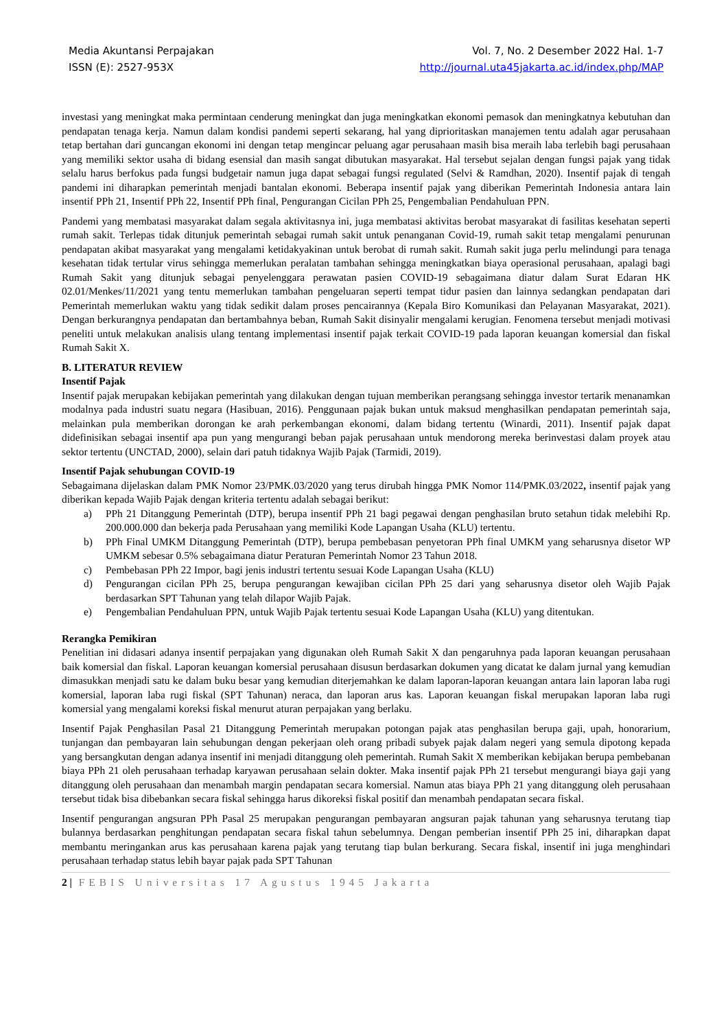Media Akuntansi Perpajakan
ISSN (E): 2527-953X
Vol. 7, No. 2 Desember 2022 Hal. 1-7
http://journal.uta45jakarta.ac.id/index.php/MAP
investasi yang meningkat maka permintaan cenderung meningkat dan juga meningkatkan ekonomi pemasok dan meningkatnya kebutuhan dan pendapatan tenaga kerja. Namun dalam kondisi pandemi seperti sekarang, hal yang diprioritaskan manajemen tentu adalah agar perusahaan tetap bertahan dari guncangan ekonomi ini dengan tetap mengincar peluang agar perusahaan masih bisa meraih laba terlebih bagi perusahaan yang memiliki sektor usaha di bidang esensial dan masih sangat dibutukan masyarakat. Hal tersebut sejalan dengan fungsi pajak yang tidak selalu harus berfokus pada fungsi budgetair namun juga dapat sebagai fungsi regulated (Selvi & Ramdhan, 2020). Insentif pajak di tengah pandemi ini diharapkan pemerintah menjadi bantalan ekonomi. Beberapa insentif pajak yang diberikan Pemerintah Indonesia antara lain insentif PPh 21, Insentif PPh 22, Insentif PPh final, Pengurangan Cicilan PPh 25, Pengembalian Pendahuluan PPN.
Pandemi yang membatasi masyarakat dalam segala aktivitasnya ini, juga membatasi aktivitas berobat masyarakat di fasilitas kesehatan seperti rumah sakit. Terlepas tidak ditunjuk pemerintah sebagai rumah sakit untuk penanganan Covid-19, rumah sakit tetap mengalami penurunan pendapatan akibat masyarakat yang mengalami ketidakyakinan untuk berobat di rumah sakit. Rumah sakit juga perlu melindungi para tenaga kesehatan tidak tertular virus sehingga memerlukan peralatan tambahan sehingga meningkatkan biaya operasional perusahaan, apalagi bagi Rumah Sakit yang ditunjuk sebagai penyelenggara perawatan pasien COVID-19 sebagaimana diatur dalam Surat Edaran HK 02.01/Menkes/11/2021 yang tentu memerlukan tambahan pengeluaran seperti tempat tidur pasien dan lainnya sedangkan pendapatan dari Pemerintah memerlukan waktu yang tidak sedikit dalam proses pencairannya (Kepala Biro Komunikasi dan Pelayanan Masyarakat, 2021). Dengan berkurangnya pendapatan dan bertambahnya beban, Rumah Sakit disinyalir mengalami kerugian. Fenomena tersebut menjadi motivasi peneliti untuk melakukan analisis ulang tentang implementasi insentif pajak terkait COVID-19 pada laporan keuangan komersial dan fiskal Rumah Sakit X.
B. LITERATUR REVIEW
Insentif Pajak
Insentif pajak merupakan kebijakan pemerintah yang dilakukan dengan tujuan memberikan perangsang sehingga investor tertarik menanamkan modalnya pada industri suatu negara (Hasibuan, 2016). Penggunaan pajak bukan untuk maksud menghasilkan pendapatan pemerintah saja, melainkan pula memberikan dorongan ke arah perkembangan ekonomi, dalam bidang tertentu (Winardi, 2011). Insentif pajak dapat didefinisikan sebagai insentif apa pun yang mengurangi beban pajak perusahaan untuk mendorong mereka berinvestasi dalam proyek atau sektor tertentu (UNCTAD, 2000), selain dari patuh tidaknya Wajib Pajak (Tarmidi, 2019).
Insentif Pajak sehubungan COVID-19
Sebagaimana dijelaskan dalam PMK Nomor 23/PMK.03/2020 yang terus dirubah hingga PMK Nomor 114/PMK.03/2022, insentif pajak yang diberikan kepada Wajib Pajak dengan kriteria tertentu adalah sebagai berikut:
a) PPh 21 Ditanggung Pemerintah (DTP), berupa insentif PPh 21 bagi pegawai dengan penghasilan bruto setahun tidak melebihi Rp. 200.000.000 dan bekerja pada Perusahaan yang memiliki Kode Lapangan Usaha (KLU) tertentu.
b) PPh Final UMKM Ditanggung Pemerintah (DTP), berupa pembebasan penyetoran PPh final UMKM yang seharusnya disetor WP UMKM sebesar 0.5% sebagaimana diatur Peraturan Pemerintah Nomor 23 Tahun 2018.
c) Pembebasan PPh 22 Impor, bagi jenis industri tertentu sesuai Kode Lapangan Usaha (KLU)
d) Pengurangan cicilan PPh 25, berupa pengurangan kewajiban cicilan PPh 25 dari yang seharusnya disetor oleh Wajib Pajak berdasarkan SPT Tahunan yang telah dilapor Wajib Pajak.
e) Pengembalian Pendahuluan PPN, untuk Wajib Pajak tertentu sesuai Kode Lapangan Usaha (KLU) yang ditentukan.
Rerangka Pemikiran
Penelitian ini didasari adanya insentif perpajakan yang digunakan oleh Rumah Sakit X dan pengaruhnya pada laporan keuangan perusahaan baik komersial dan fiskal. Laporan keuangan komersial perusahaan disusun berdasarkan dokumen yang dicatat ke dalam jurnal yang kemudian dimasukkan menjadi satu ke dalam buku besar yang kemudian diterjemahkan ke dalam laporan-laporan keuangan antara lain laporan laba rugi komersial, laporan laba rugi fiskal (SPT Tahunan) neraca, dan laporan arus kas. Laporan keuangan fiskal merupakan laporan laba rugi komersial yang mengalami koreksi fiskal menurut aturan perpajakan yang berlaku.
Insentif Pajak Penghasilan Pasal 21 Ditanggung Pemerintah merupakan potongan pajak atas penghasilan berupa gaji, upah, honorarium, tunjangan dan pembayaran lain sehubungan dengan pekerjaan oleh orang pribadi subyek pajak dalam negeri yang semula dipotong kepada yang bersangkutan dengan adanya insentif ini menjadi ditanggung oleh pemerintah. Rumah Sakit X memberikan kebijakan berupa pembebanan biaya PPh 21 oleh perusahaan terhadap karyawan perusahaan selain dokter. Maka insentif pajak PPh 21 tersebut mengurangi biaya gaji yang ditanggung oleh perusahaan dan menambah margin pendapatan secara komersial. Namun atas biaya PPh 21 yang ditanggung oleh perusahaan tersebut tidak bisa dibebankan secara fiskal sehingga harus dikoreksi fiskal positif dan menambah pendapatan secara fiskal.
Insentif pengurangan angsuran PPh Pasal 25 merupakan pengurangan pembayaran angsuran pajak tahunan yang seharusnya terutang tiap bulannya berdasarkan penghitungan pendapatan secara fiskal tahun sebelumnya. Dengan pemberian insentif PPh 25 ini, diharapkan dapat membantu meringankan arus kas perusahaan karena pajak yang terutang tiap bulan berkurang. Secara fiskal, insentif ini juga menghindari perusahaan terhadap status lebih bayar pajak pada SPT Tahunan
2 | FEBIS Universitas 17 Agustus 1945 Jakarta